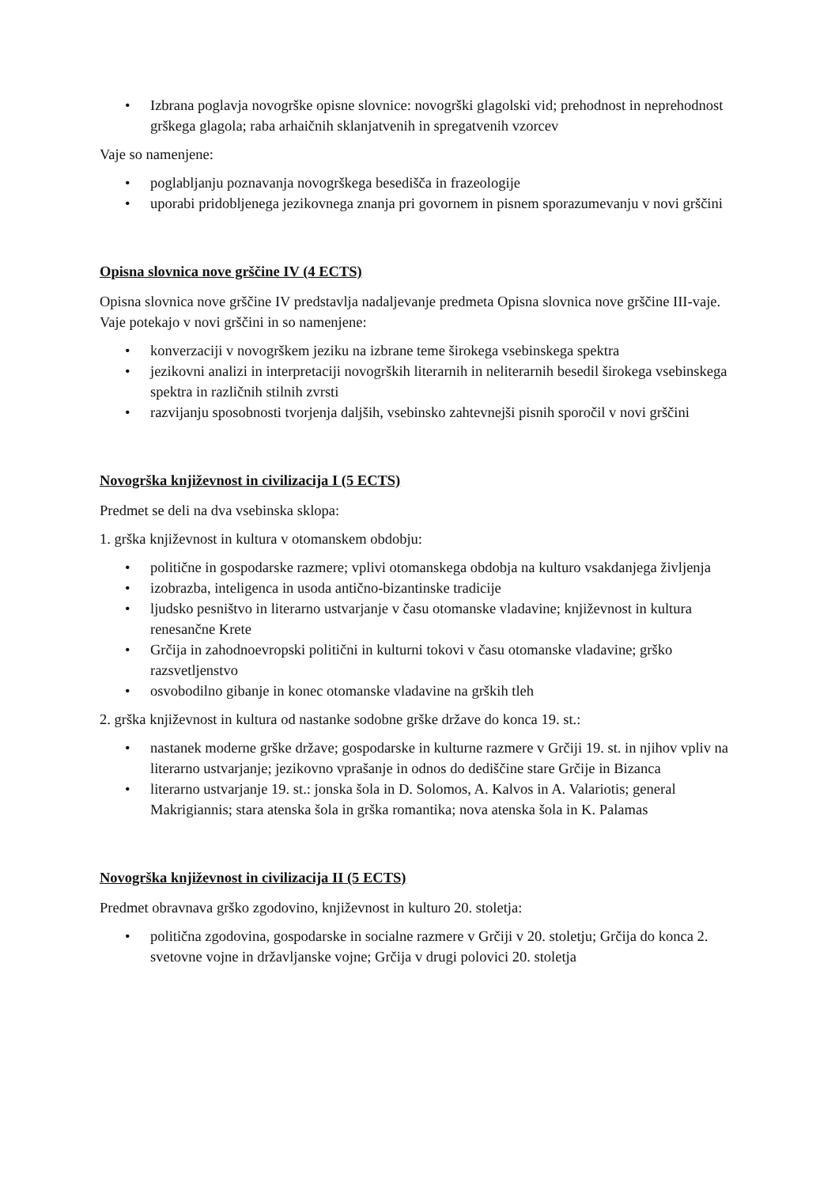• Izbrana poglavja novogrške opisne slovnice: novogrški glagolski vid; prehodnost in neprehodnost grškega glagola; raba arhaičnih sklanjatvenih in spregatvenih vzorcev
Vaje so namenjene:
• poglabljanju poznavanja novogrškega besedišča in frazeologije
• uporabi pridobljenega jezikovnega znanja pri govornem in pisnem sporazumevanju v novi grščini
Opisna slovnica nove grščine IV (4 ECTS)
Opisna slovnica nove grščine IV predstavlja nadaljevanje predmeta Opisna slovnica nove grščine III-vaje. Vaje potekajo v novi grščini in so namenjene:
• konverzaciji v novogrškem jeziku na izbrane teme širokega vsebinskega spektra
• jezikovni analizi in interpretaciji novogrških literarnih in neliterarnih besedil širokega vsebinskega spektra in različnih stilnih zvrsti
• razvijanju sposobnosti tvorjenja daljših, vsebinsko zahtevnejši pisnih sporočil v novi grščini
Novogrška književnost in civilizacija I (5 ECTS)
Predmet se deli na dva vsebinska sklopa:
1. grška književnost in kultura v otomanskem obdobju:
• politične in gospodarske razmere; vplivi otomanskega obdobja na kulturo vsakdanjega življenja
• izobrazba, inteligenca in usoda antično-bizantinske tradicije
• ljudsko pesništvo in literarno ustvarjanje v času otomanske vladavine; književnost in kultura renesančne Krete
• Grčija in zahodnoevropski politični in kulturni tokovi v času otomanske vladavine; grško razsvetljenstvo
• osvobodilno gibanje in konec otomanske vladavine na grških tleh
2. grška književnost in kultura od nastanke sodobne grške države do konca 19. st.:
• nastanek moderne grške države; gospodarske in kulturne razmere v Grčiji 19. st. in njihov vpliv na literarno ustvarjanje; jezikovno vprašanje in odnos do dediščine stare Grčije in Bizanca
• literarno ustvarjanje 19. st.: jonska šola in D. Solomos, A. Kalvos in A. Valariotis; general Makrigiannis; stara atenska šola in grška romantika; nova atenska šola in K. Palamas
Novogrška književnost in civilizacija II (5 ECTS)
Predmet obravnava grško zgodovino, književnost in kulturo 20. stoletja:
• politična zgodovina, gospodarske in socialne razmere v Grčiji v 20. stoletju; Grčija do konca 2. svetovne vojne in državljanske vojne; Grčija v drugi polovici 20. stoletja